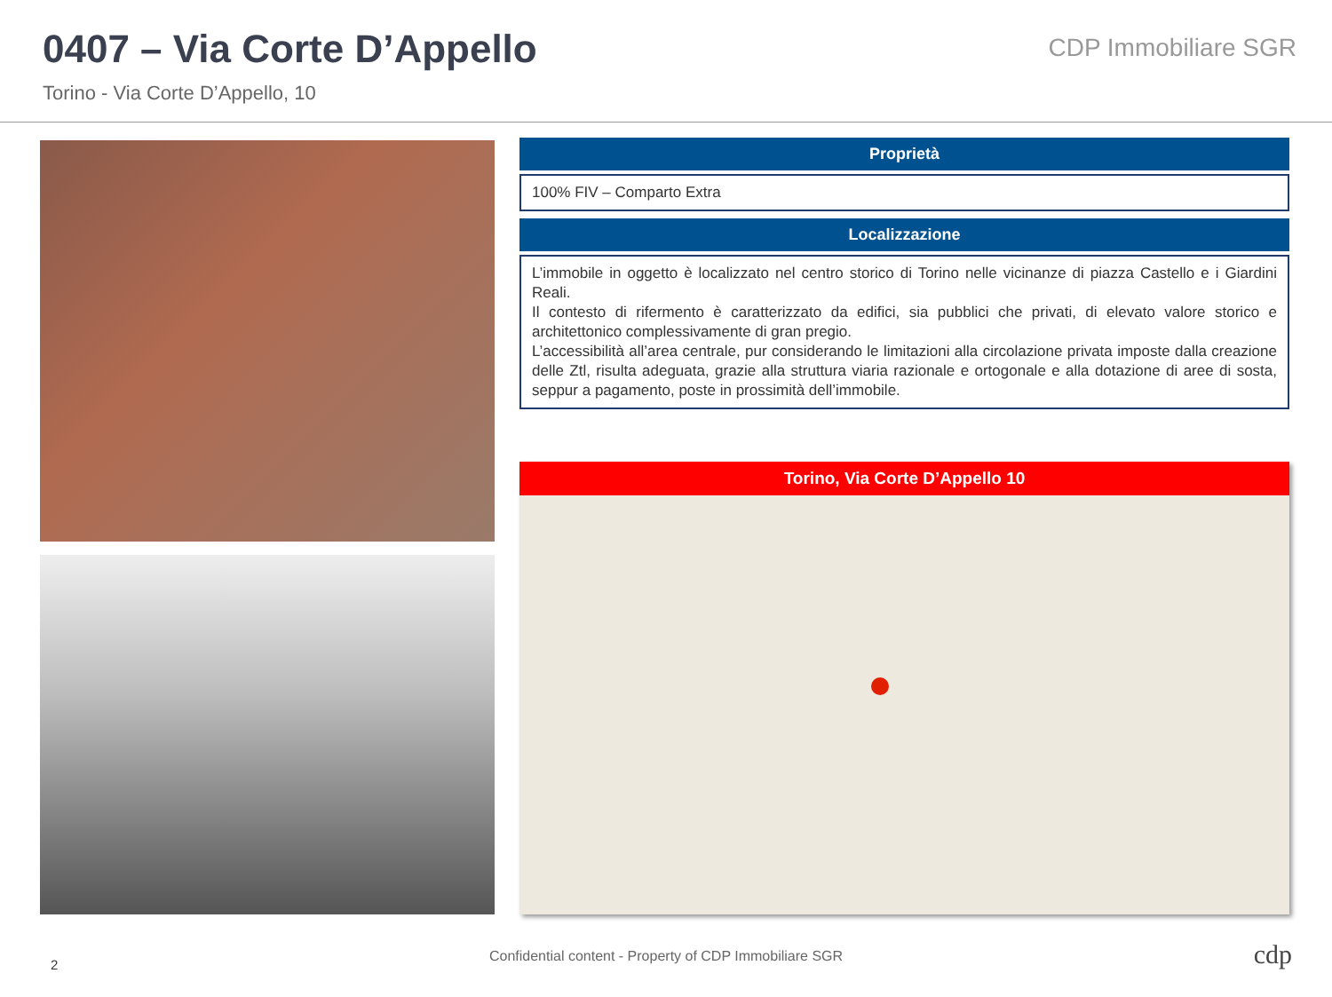0407 – Via Corte D’Appello
Torino - Via Corte D’Appello, 10
CDP Immobiliare SGR
Proprietà
100% FIV – Comparto Extra
Localizzazione
L’immobile in oggetto è localizzato nel centro storico di Torino nelle vicinanze di piazza Castello e i Giardini Reali.
Il contesto di rifermento è caratterizzato da edifici, sia pubblici che privati, di elevato valore storico e architettonico complessivamente di gran pregio.
L’accessibilità all’area centrale, pur considerando le limitazioni alla circolazione privata imposte dalla creazione delle Ztl, risulta adeguata, grazie alla struttura viaria razionale e ortogonale e alla dotazione di aree di sosta, seppur a pagamento, poste in prossimità dell’immobile.
Torino, Via Corte D’Appello 10
2
Confidential content - Property of CDP Immobiliare SGR cdp